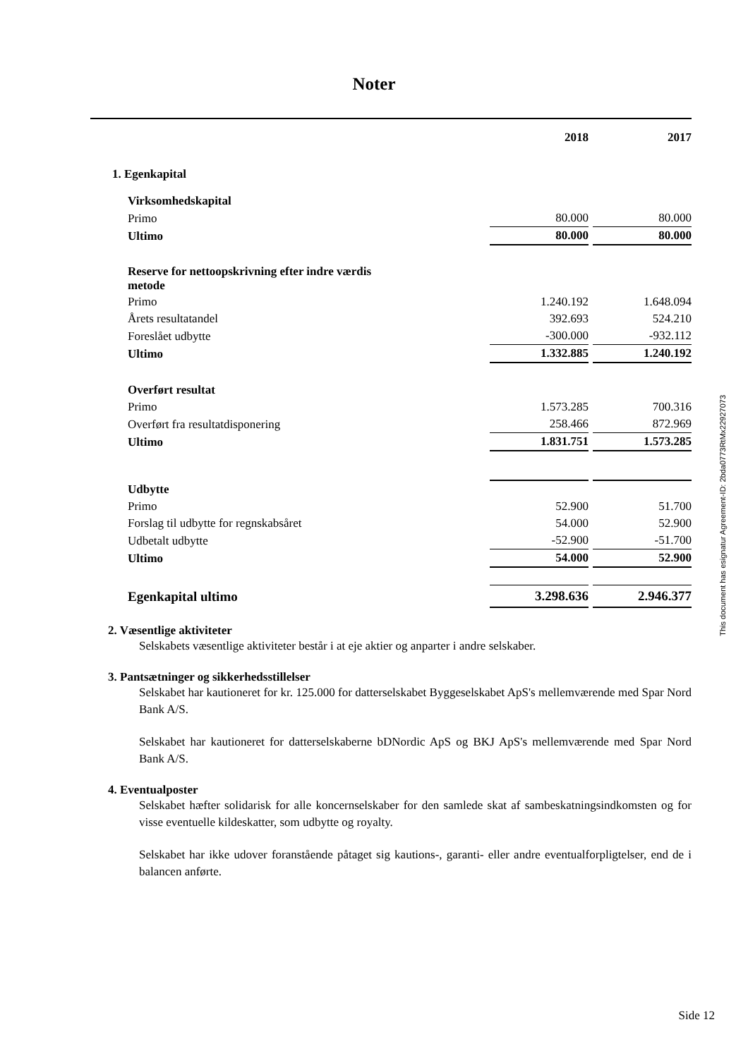Noter
| | 2018 | 2017 |
| 1. Egenkapital | | |
| Virksomhedskapital | | |
| Primo | 80.000 | 80.000 |
| Ultimo | 80.000 | 80.000 |
| Reserve for nettoopskrivning efter indre værdis metode | | |
| Primo | 1.240.192 | 1.648.094 |
| Årets resultatandel | 392.693 | 524.210 |
| Foreslået udbytte | -300.000 | -932.112 |
| Ultimo | 1.332.885 | 1.240.192 |
| Overført resultat | | |
| Primo | 1.573.285 | 700.316 |
| Overført fra resultatdisponering | 258.466 | 872.969 |
| Ultimo | 1.831.751 | 1.573.285 |
| Udbytte | | |
| Primo | 52.900 | 51.700 |
| Forslag til udbytte for regnskabsåret | 54.000 | 52.900 |
| Udbetalt udbytte | -52.900 | -51.700 |
| Ultimo | 54.000 | 52.900 |
| Egenkapital ultimo | 3.298.636 | 2.946.377 |
2. Væsentlige aktiviteter
Selskabets væsentlige aktiviteter består i at eje aktier og anparter i andre selskaber.
3. Pantsætninger og sikkerhedsstillelser
Selskabet har kautioneret for kr. 125.000 for datterselskabet Byggeselskabet ApS's mellemværende med Spar Nord Bank A/S.
Selskabet har kautioneret for datterselskaberne bDNordic ApS og BKJ ApS's mellemværende med Spar Nord Bank A/S.
4. Eventualposter
Selskabet hæfter solidarisk for alle koncernselskaber for den samlede skat af sambeskatningsindkomsten og for visse eventuelle kildeskatter, som udbytte og royalty.
Selskabet har ikke udover foranstående påtaget sig kautions-, garanti- eller andre eventualforpligtelser, end de i balancen anførte.
This document has esignatur Agreement-ID: 2bda0773RtMx22927073
Side 12